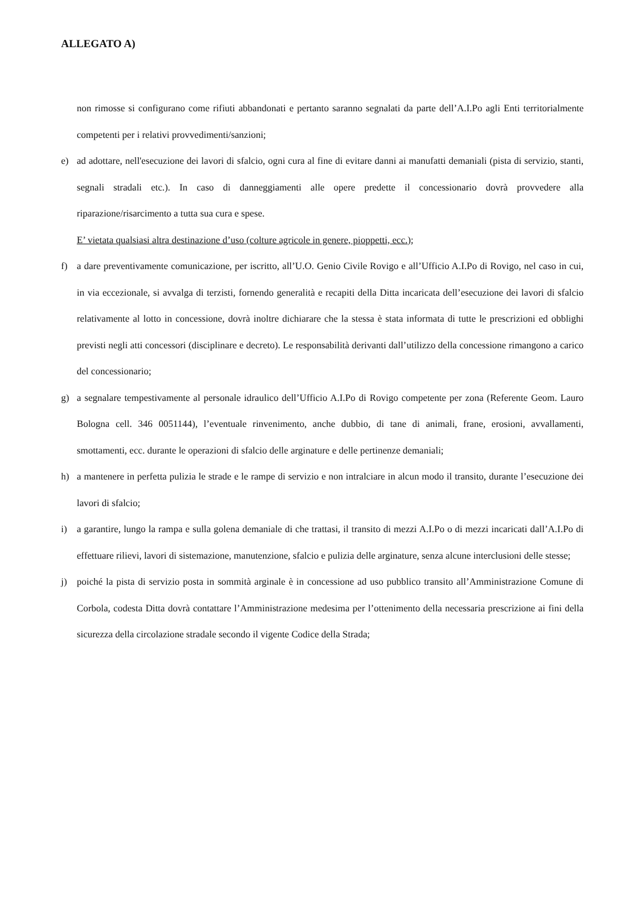ALLEGATO A)
non rimosse si configurano come rifiuti abbandonati e pertanto saranno segnalati da parte dell’A.I.Po agli Enti territorialmente competenti per i relativi provvedimenti/sanzioni;
e) ad adottare, nell'esecuzione dei lavori di sfalcio, ogni cura al fine di evitare danni ai manufatti demaniali (pista di servizio, stanti, segnali stradali etc.). In caso di danneggiamenti alle opere predette il concessionario dovrà provvedere alla riparazione/risarcimento a tutta sua cura e spese.
E’ vietata qualsiasi altra destinazione d’uso (colture agricole in genere, pioppetti, ecc.);
f) a dare preventivamente comunicazione, per iscritto, all’U.O. Genio Civile Rovigo e all’Ufficio A.I.Po di Rovigo, nel caso in cui, in via eccezionale, si avvalga di terzisti, fornendo generalità e recapiti della Ditta incaricata dell’esecuzione dei lavori di sfalcio relativamente al lotto in concessione, dovrà inoltre dichiarare che la stessa è stata informata di tutte le prescrizioni ed obblighi previsti negli atti concessori (disciplinare e decreto). Le responsabilità derivanti dall’utilizzo della concessione rimangono a carico del concessionario;
g) a segnalare tempestivamente al personale idraulico dell’Ufficio A.I.Po di Rovigo competente per zona (Referente Geom. Lauro Bologna cell. 346 0051144), l’eventuale rinvenimento, anche dubbio, di tane di animali, frane, erosioni, avvallamenti, smottamenti, ecc. durante le operazioni di sfalcio delle arginature e delle pertinenze demaniali;
h) a mantenere in perfetta pulizia le strade e le rampe di servizio e non intralciare in alcun modo il transito, durante l’esecuzione dei lavori di sfalcio;
i) a garantire, lungo la rampa e sulla golena demaniale di che trattasi, il transito di mezzi A.I.Po o di mezzi incaricati dall’A.I.Po di effettuare rilievi, lavori di sistemazione, manutenzione, sfalcio e pulizia delle arginature, senza alcune interclusioni delle stesse;
j) poiché la pista di servizio posta in sommità arginale è in concessione ad uso pubblico transito all’Amministrazione Comune di Corbola, codesta Ditta dovrà contattare l’Amministrazione medesima per l’ottenimento della necessaria prescrizione ai fini della sicurezza della circolazione stradale secondo il vigente Codice della Strada;